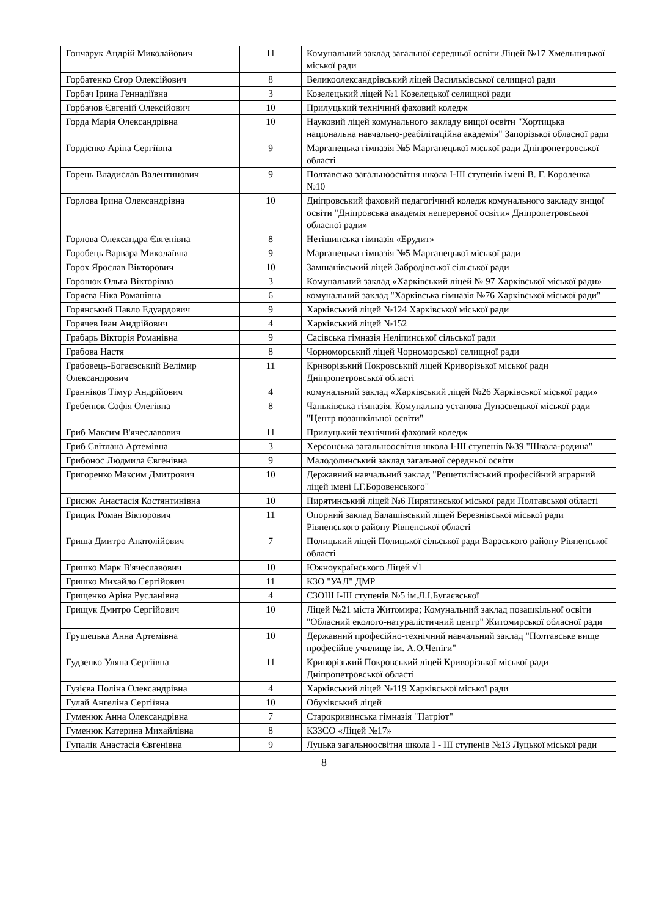| Гончарук Андрій Миколайович | 11 | Комунальний заклад загальної середньої освіти Ліцей №17 Хмельницької міської ради |
| Горбатенко Єгор Олексійович | 8 | Великоолександрівський ліцей Васильківської селищної ради |
| Горбач Ірина Геннадіївна | 3 | Козелецький ліцей №1 Козелецької селищної ради |
| Горбачов Євгеній Олексійович | 10 | Прилуцький технічний фаховий коледж |
| Горда Марія Олександрівна | 10 | Науковий ліцей комунального закладу вищої освіти "Хортицька національна навчально-реабілітаційна академія" Запорізької обласної ради |
| Гордієнко Аріна Сергіївна | 9 | Марганецька гімназія №5 Марганецької міської ради Дніпропетровської області |
| Горець Владислав Валентинович | 9 | Полтавська загальноосвітня школа І-ІІІ ступенів імені В. Г. Короленка №10 |
| Горлова Ірина Олександрівна | 10 | Дніпровський фаховий педагогічний коледж комунального закладу вищої освіти "Дніпровська академія неперервної освіти» Дніпропетровської обласної ради» |
| Горлова Олександра Євгенівна | 8 | Нетішинська гімназія «Ерудит» |
| Горобець Варвара Миколаївна | 9 | Марганецька гімназія №5 Марганецької міської ради |
| Горох Ярослав Вікторович | 10 | Замшанівський ліцей Забродівської сільської ради |
| Горошок Ольга Вікторівна | 3 | Комунальний заклад «Харківський ліцей № 97 Харківської міської ради» |
| Горяєва Ніка Романівна | 6 | комунальний заклад "Харківська гімназія №76 Харківської міської ради" |
| Горянський Павло Едуардович | 9 | Харківський ліцей №124 Харківської міської ради |
| Горячев Іван Андрійович | 4 | Харківський ліцей №152 |
| Грабарь Вікторія Романівна | 9 | Сасівська гімназія Неліпинської сільської ради |
| Грабова Настя | 8 | Чорноморський ліцей Чорноморської селищної ради |
| Грабовець-Богаєвський Велімир Олександрович | 11 | Криворізький Покровський ліцей Криворізької міської ради Дніпропетровської області |
| Гранніков Тімур Андрійович | 4 | комунальний заклад «Харківський ліцей №26 Харківської міської ради» |
| Гребенюк Софія Олегівна | 8 | Чаньківська гімназія. Комунальна установа Дунаєвецької міської ради "Центр позашкільної освіти" |
| Гриб Максим В'ячеславович | 11 | Прилуцький технічний фаховий коледж |
| Гриб Світлана Артемівна | 3 | Херсонська загальноосвітня школа І-ІІІ ступенів №39 "Школа-родина" |
| Грибонос Людмила Євгенівна | 9 | Малодолинський заклад загальної середньої освіти |
| Григоренко Максим Дмитрович | 10 | Державний навчальний заклад "Решетилівський професійний аграрний ліцей імені І.Г.Боровенського" |
| Грисюк Анастасія Костянтинівна | 10 | Пирятинський ліцей №6 Пирятинської міської ради Полтавської області |
| Грицик Роман Вікторович | 11 | Опорний заклад Балашівський ліцей Березнівської міської ради Рівненського району Рівненської області |
| Гриша Дмитро Анатолійович | 7 | Полицький ліцей Полицької сільської ради Вараського району Рівненської області |
| Гришко Марк В'ячеславович | 10 | Южноукраїнського Ліцей √1 |
| Гришко Михайло Сергійович | 11 | КЗО "УАЛ" ДМР |
| Грищенко Аріна Русланівна | 4 | СЗОШ І-ІІІ ступенів №5 ім.Л.І.Бугаєвської |
| Грищук Дмитро Сергійович | 10 | Ліцей №21 міста Житомира; Комунальний заклад позашкільної освіти "Обласний еколого-натуралістичний центр" Житомирської обласної ради |
| Грушецька Анна Артемівна | 10 | Державний професійно-технічний навчальний заклад "Полтавське вище професійне училище ім. А.О.Чепіги" |
| Гудзенко Уляна Сергіївна | 11 | Криворізький Покровський ліцей Криворізької міської ради Дніпропетровської області |
| Гузієва Поліна Олександрівна | 4 | Харківський ліцей №119 Харківської міської ради |
| Гулай Ангеліна Сергіївна | 10 | Обухівський ліцей |
| Гуменюк Анна Олександрівна | 7 | Старокривинська гімназія "Патріот" |
| Гуменюк Катерина Михайлівна | 8 | КЗЗСО «Ліцей №17» |
| Гупалік Анастасія Євгенівна | 9 | Луцька загальноосвітня школа І - ІІІ ступенів №13 Луцької міської ради |
8